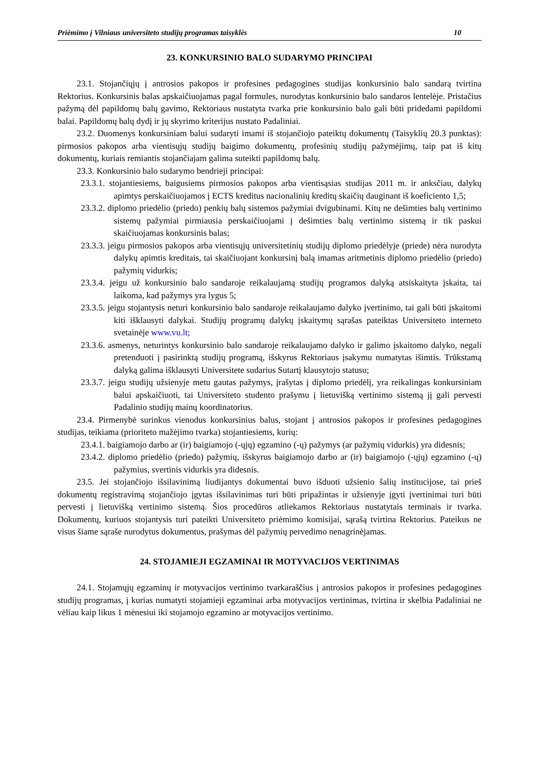Priėmimo į Vilniaus universiteto studijų programas taisyklės 10
23. KONKURSINIO BALO SUDARYMO PRINCIPAI
23.1. Stojančiųjų į antrosios pakopos ir profesines pedagogines studijas konkursinio balo sandarą tvirtina Rektorius. Konkursinis balas apskaičiuojamas pagal formules, nurodytas konkursinio balo sandaros lentelėje. Pristačius pažymą dėl papildomų balų gavimo, Rektoriaus nustatyta tvarka prie konkursinio balo gali būti pridedami papildomi balai. Papildomų balų dydį ir jų skyrimo kriterijus nustato Padaliniai.
23.2. Duomenys konkursiniam balui sudaryti imami iš stojančiojo pateiktų dokumentų (Taisyklių 20.3 punktas): pirmosios pakopos arba vientisųjų studijų baigimo dokumentų, profesinių studijų pažymėjimų, taip pat iš kitų dokumentų, kuriais remiantis stojančiajam galima suteikti papildomų balų.
23.3. Konkursinio balo sudarymo bendrieji principai:
23.3.1. stojantiesiems, baigusiems pirmosios pakopos arba vientisąsias studijas 2011 m. ir anksčiau, dalykų apimtys perskaičiuojamos į ECTS kreditus nacionalinių kreditų skaičių dauginant iš koeficiento 1,5;
23.3.2. diplomo priedėlio (priedo) penkių balų sistemos pažymiai dvigubinami. Kitų ne dešimties balų vertinimo sistemų pažymiai pirmiausia perskaičiuojami į dešimties balų vertinimo sistemą ir tik paskui skaičiuojamas konkursinis balas;
23.3.3. jeigu pirmosios pakopos arba vientisųjų universitetinių studijų diplomo priedėlyje (priede) nėra nurodyta dalykų apimtis kreditais, tai skaičiuojant konkursinį balą imamas aritmetinis diplomo priedėlio (priedo) pažymių vidurkis;
23.3.4. jeigu už konkursinio balo sandaroje reikalaujamą studijų programos dalyką atsiskaityta įskaita, tai laikoma, kad pažymys yra lygus 5;
23.3.5. jeigu stojantysis neturi konkursinio balo sandaroje reikalaujamo dalyko įvertinimo, tai gali būti įskaitomi kiti išklausyti dalykai. Studijų programų dalykų įskaitymų sąrašas pateiktas Universiteto interneto svetainėje www.vu.lt;
23.3.6. asmenys, neturintys konkursinio balo sandaroje reikalaujamo dalyko ir galimo įskaitomo dalyko, negali pretenduoti į pasirinktą studijų programą, išskyrus Rektoriaus įsakymu numatytas išimtis. Trūkstamą dalyką galima išklausyti Universitete sudarius Sutartį klausytojo statusu;
23.3.7. jeigu studijų užsienyje metu gautas pažymys, įrašytas į diplomo priedėlį, yra reikalingas konkursiniam balui apskaičiuoti, tai Universiteto studento prašymu į lietuvišką vertinimo sistemą jį gali pervesti Padalinio studijų mainų koordinatorius.
23.4. Pirmenybė surinkus vienodus konkursinius balus, stojant į antrosios pakopos ir profesines pedagogines studijas, teikiama (prioriteto mažėjimo tvarka) stojantiesiems, kurių:
23.4.1. baigiamojo darbo ar (ir) baigiamojo (-ųjų) egzamino (-ų) pažymys (ar pažymių vidurkis) yra didesnis;
23.4.2. diplomo priedėlio (priedo) pažymių, išskyrus baigiamojo darbo ar (ir) baigiamojo (-ųjų) egzamino (-ų) pažymius, svertinis vidurkis yra didesnis.
23.5. Jei stojančiojo išsilavinimą liudijantys dokumentai buvo išduoti užsienio šalių institucijose, tai prieš dokumentų registravimą stojančiojo įgytas išsilavinimas turi būti pripažintas ir užsienyje įgyti įvertinimai turi būti pervesti į lietuvišką vertinimo sistemą. Šios procedūros atliekamos Rektoriaus nustatytais terminais ir tvarka. Dokumentų, kuriuos stojantysis turi pateikti Universiteto priėmimo komisijai, sąrašą tvirtina Rektorius. Pateikus ne visus šiame sąraše nurodytus dokumentus, prašymas dėl pažymių pervedimo nenagrinėjamas.
24. STOJAMIEJI EGZAMINAI IR MOTYVACIJOS VERTINIMAS
24.1. Stojamųjų egzaminų ir motyvacijos vertinimo tvarkaraščius į antrosios pakopos ir profesines pedagogines studijų programas, į kurias numatyti stojamieji egzaminai arba motyvacijos vertinimas, tvirtina ir skelbia Padaliniai ne vėliau kaip likus 1 mėnesiui iki stojamojo egzamino ar motyvacijos vertinimo.